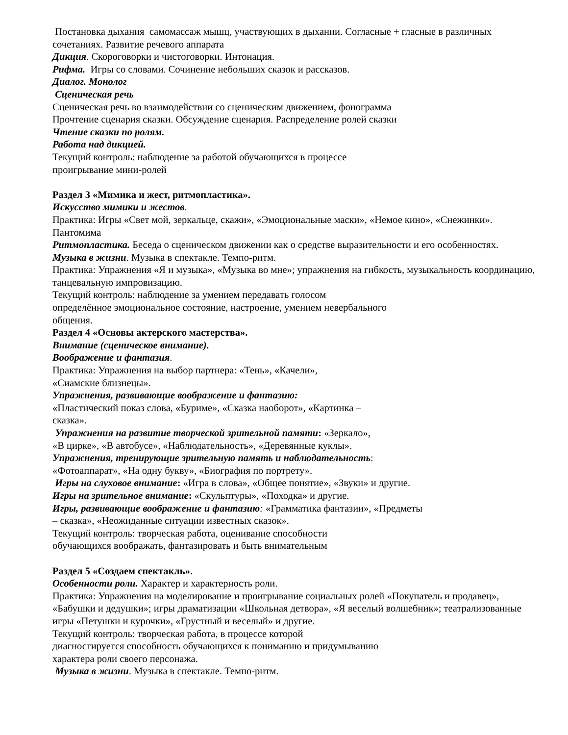Постановка дыхания самомассаж мышц, участвующих в дыхании. Согласные + гласные в различных сочетаниях. Развитие речевого аппарата
Дикция. Скороговорки и чистоговорки. Интонация.
Рифма. Игры со словами. Сочинение небольших сказок и рассказов.
Диалог. Монолог
Сценическая речь
Сценическая речь во взаимодействии со сценическим движением, фонограмма
Прочтение сценария сказки. Обсуждение сценария. Распределение ролей сказки
Чтение сказки по ролям.
Работа над дикцией.
Текущий контроль: наблюдение за работой обучающихся в процессе
проигрывание мини-ролей
Раздел 3 «Мимика и жест, ритмопластика».
Искусство мимики и жестов.
Практика: Игры «Свет мой, зеркальце, скажи», «Эмоциональные маски», «Немое кино», «Снежинки». Пантомима
Ритмопластика. Беседа о сценическом движении как о средстве выразительности и его особенностях.
Музыка в жизни. Музыка в спектакле. Темпо-ритм.
Практика: Упражнения «Я и музыка», «Музыка во мне»; упражнения на гибкость, музыкальность координацию, танцевальную импровизацию.
Текущий контроль: наблюдение за умением передавать голосом
определённое эмоциональное состояние, настроение, умением невербального
общения.
Раздел 4 «Основы актерского мастерства».
Внимание (сценическое внимание).
Воображение и фантазия.
Практика: Упражнения на выбор партнера: «Тень», «Качели»,
«Сиамские близнецы».
Упражнения, развивающие воображение и фантазию:
«Пластический показ слова, «Буриме», «Сказка наоборот», «Картинка –
сказка».
Упражнения на развитие творческой зрительной памяти: «Зеркало»,
«В цирке», «В автобусе», «Наблюдательность», «Деревянные куклы».
Упражнения, тренирующие зрительную память и наблюдательность:
«Фотоаппарат», «На одну букву», «Биография по портрету».
Игры на слуховое внимание: «Игра в слова», «Общее понятие», «Звуки» и другие.
Игры на зрительное внимание: «Скульптуры», «Походка» и другие.
Игры, развивающие воображение и фантазию: «Грамматика фантазии», «Предметы
– сказка», «Неожиданные ситуации известных сказок».
Текущий контроль: творческая работа, оценивание способности
обучающихся воображать, фантазировать и быть внимательным
Раздел 5 «Создаем спектакль».
Особенности роли. Характер и характерность роли.
Практика: Упражнения на моделирование и проигрывание социальных ролей «Покупатель и продавец», «Бабушки и дедушки»; игры драматизации «Школьная детвора», «Я веселый волшебник»; театрализованные игры «Петушки и курочки», «Грустный и веселый» и другие.
Текущий контроль: творческая работа, в процессе которой
диагностируется способность обучающихся к пониманию и придумыванию
характера роли своего персонажа.
Музыка в жизни. Музыка в спектакле. Темпо-ритм.